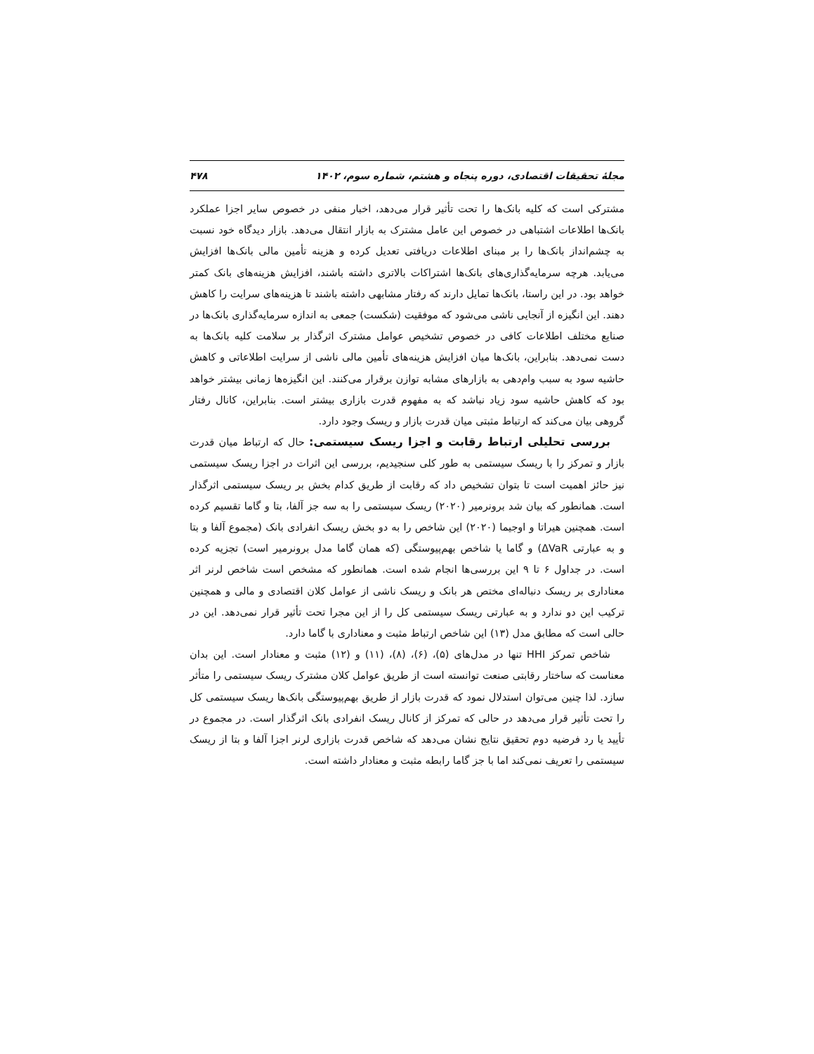مجلهٔ تحقیقات اقتصادی، دوره پنجاه و هشتم، شماره سوم، ۱۴۰۲ ۴۷۸
مشترکی است که کلیه بانک‌ها را تحت تأثیر قرار می‌دهد، اخبار منفی در خصوص سایر اجزا عملکرد بانک‌ها اطلاعات اشتباهی در خصوص این عامل مشترک به بازار انتقال می‌دهد. بازار دیدگاه خود نسبت به چشم‌انداز بانک‌ها را بر مبنای اطلاعات دریافتی تعدیل کرده و هزینه تأمین مالی بانک‌ها افزایش می‌یابد. هرچه سرمایه‌گذاری‌های بانک‌ها اشتراکات بالاتری داشته باشند، افزایش هزینه‌های بانک کمتر خواهد بود. در این راستا، بانک‌ها تمایل دارند که رفتار مشابهی داشته باشند تا هزینه‌های سرایت را کاهش دهند. این انگیزه از آنجایی ناشی می‌شود که موفقیت (شکست) جمعی به اندازه سرمایه‌گذاری بانک‌ها در صنایع مختلف اطلاعات کافی در خصوص تشخیص عوامل مشترک اثرگذار بر سلامت کلیه بانک‌ها به دست نمی‌دهد. بنابراین، بانک‌ها میان افزایش هزینه‌های تأمین مالی ناشی از سرایت اطلاعاتی و کاهش حاشیه سود به سبب وام‌دهی به بازارهای مشابه توازن برقرار می‌کنند. این انگیزه‌ها زمانی بیشتر خواهد بود که کاهش حاشیه سود زیاد نباشد که به مفهوم قدرت بازاری بیشتر است. بنابراین، کانال رفتار گروهی بیان می‌کند که ارتباط مثبتی میان قدرت بازار و ریسک وجود دارد.
بررسی تحلیلی ارتباط رقابت و اجزا ریسک سیستمی: حال که ارتباط میان قدرت بازار و تمرکز را با ریسک سیستمی به طور کلی سنجیدیم، بررسی این اثرات در اجزا ریسک سیستمی نیز حائز اهمیت است تا بتوان تشخیص داد که رقابت از طریق کدام بخش بر ریسک سیستمی اثرگذار است. همانطور که بیان شد برونرمیر (۲۰۲۰) ریسک سیستمی را به سه جز آلفا، بتا و گاما تقسیم کرده است. همچنین هیراتا و اوجیما (۲۰۲۰) این شاخص را به دو بخش ریسک انفرادی بانک (مجموع آلفا و بتا و به عبارتی ΔVaR) و گاما یا شاخص بهم‌پیوستگی (که همان گاما مدل برونرمیر است) تجزیه کرده است. در جداول ۶ تا ۹ این بررسی‌ها انجام شده است. همانطور که مشخص است شاخص لرنر اثر معناداری بر ریسک دنباله‌ای مختص هر بانک و ریسک ناشی از عوامل کلان اقتصادی و مالی و همچنین ترکیب این دو ندارد و به عبارتی ریسک سیستمی کل را از این مجرا تحت تأثیر قرار نمی‌دهد. این در حالی است که مطابق مدل (۱۳) این شاخص ارتباط مثبت و معناداری با گاما دارد.
شاخص تمرکز HHI تنها در مدل‌های (۵)، (۶)، (۸)، (۱۱) و (۱۲) مثبت و معنادار است. این بدان معناست که ساختار رقابتی صنعت توانسته است از طریق عوامل کلان مشترک ریسک سیستمی را متأثر سازد. لذا چنین می‌توان استدلال نمود که قدرت بازار از طریق بهم‌پیوستگی بانک‌ها ریسک سیستمی کل را تحت تأثیر قرار می‌دهد در حالی که تمرکز از کانال ریسک انفرادی بانک اثرگذار است. در مجموع در تأیید یا رد فرضیه دوم تحقیق نتایج نشان می‌دهد که شاخص قدرت بازاری لرنر اجزا آلفا و بتا از ریسک سیستمی را تعریف نمی‌کند اما با جز گاما رابطه مثبت و معنادار داشته است.